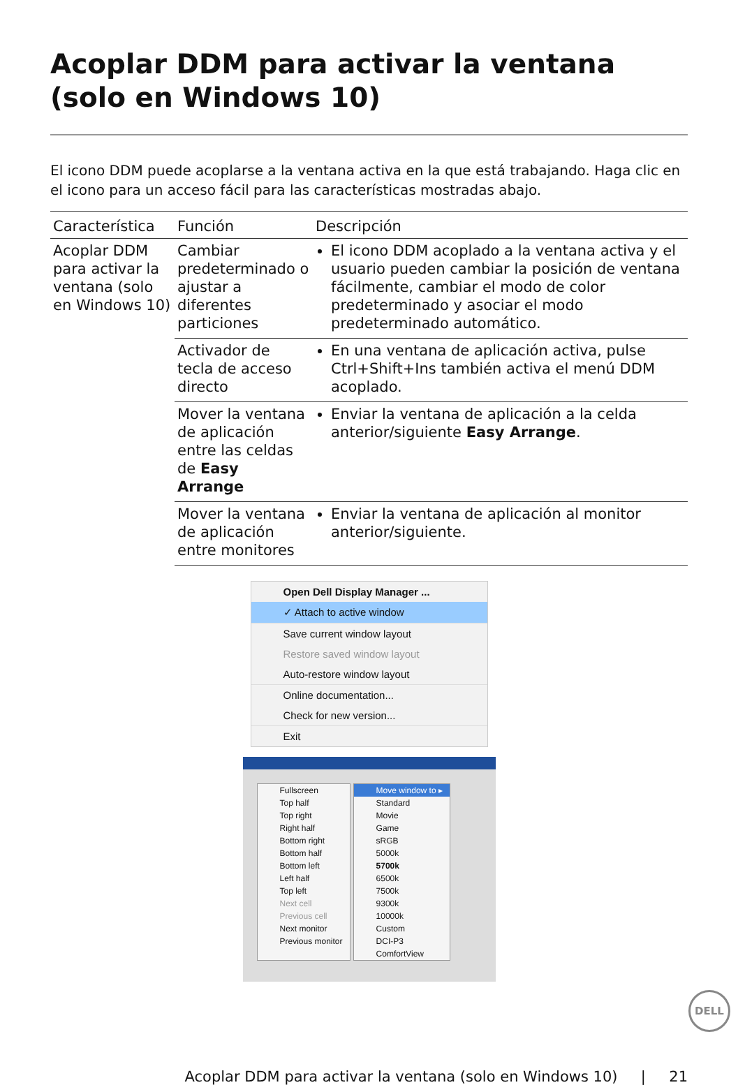Acoplar DDM para activar la ventana (solo en Windows 10)
El icono DDM puede acoplarse a la ventana activa en la que está trabajando. Haga clic en el icono para un acceso fácil para las características mostradas abajo.
| Característica | Función | Descripción |
| --- | --- | --- |
| Acoplar DDM para activar la ventana (solo en Windows 10) | Cambiar predeterminado o ajustar a diferentes particiones | El icono DDM acoplado a la ventana activa y el usuario pueden cambiar la posición de ventana fácilmente, cambiar el modo de color predeterminado y asociar el modo predeterminado automático. |
| | Activador de tecla de acceso directo | En una ventana de aplicación activa, pulse Ctrl+Shift+Ins también activa el menú DDM acoplado. |
| | Mover la ventana de aplicación entre las celdas de Easy Arrange | Enviar la ventana de aplicación a la celda anterior/siguiente Easy Arrange . |
| | Mover la ventana de aplicación entre monitores | Enviar la ventana de aplicación al monitor anterior/siguiente. |
Open Dell Display Manager ...
✓ Attach to active window
Save current window layout
Restore saved window layout
Auto-restore window layout
Online documentation...
Check for new version...
Exit
Fullscreen
Top half
Top right
Right half
Bottom right
Bottom half
Bottom left
Left half
Top left
Next cell
Previous cell
Next monitor
Previous monitor
Move window to ▸
Standard
Movie
Game
sRGB
5000k
5700k
6500k
7500k
9300k
10000k
Custom
DCI-P3
ComfortView
DELL
Acoplar DDM para activar la ventana (solo en Windows 10) | 21